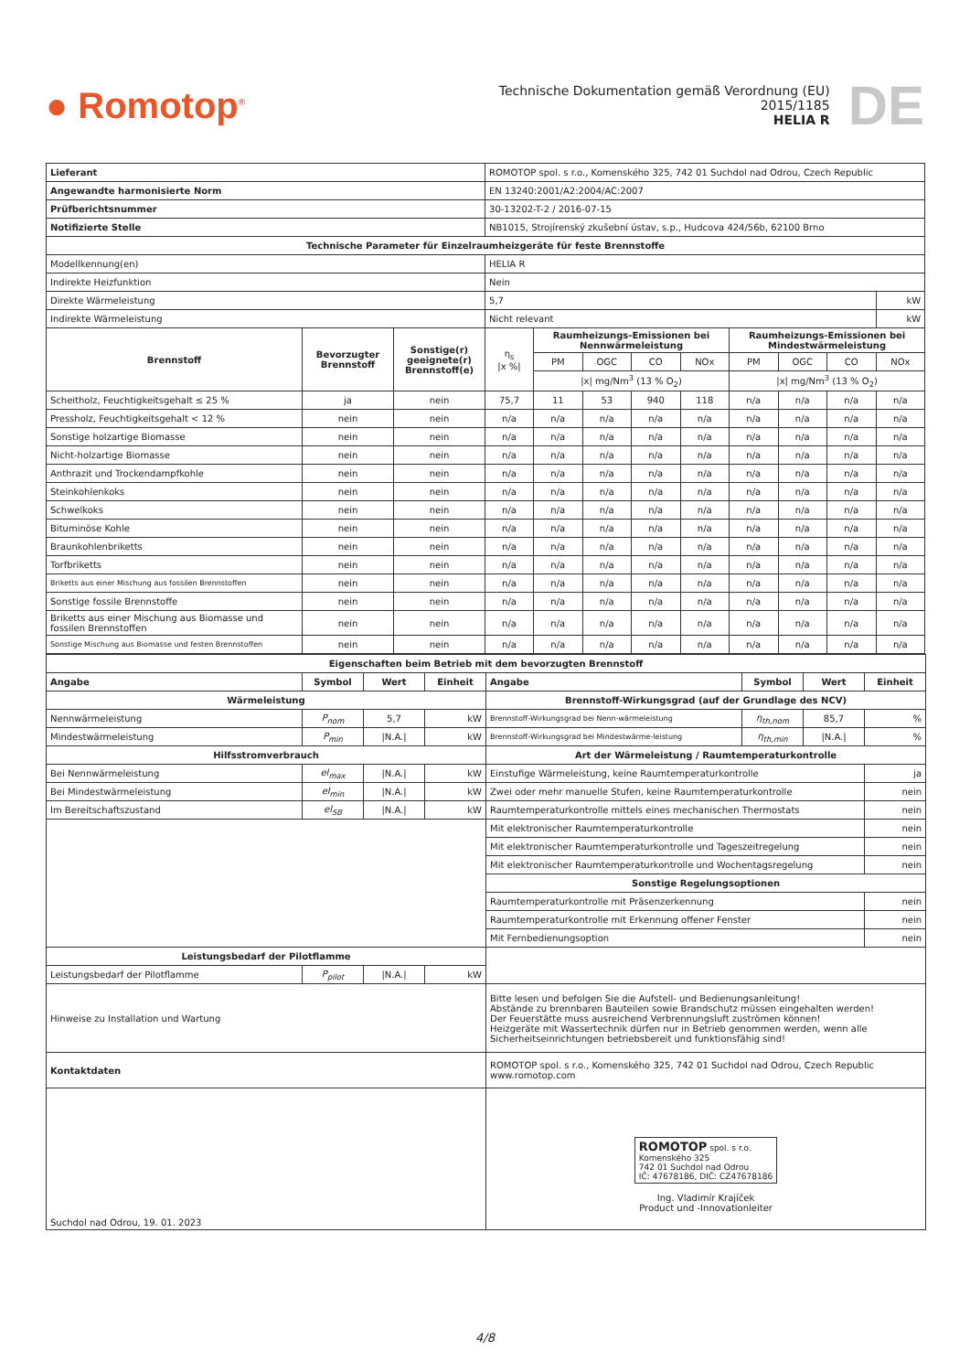● Romotop<sup>®</sup>
Technische Dokumentation gemäß Verordnung (EU) 2015/1185
HELIA R
DE
| Lieferant | | | ROMOTOP spol. s r.o., Komenského 325, 742 01 Suchdol nad Odrou, Czech Republic | | | | | | | | |
| Angewandte harmonisierte Norm | | | EN 13240:2001/A2:2004/AC:2007 | | | | | | | | |
| Prüfberichtsnummer | | | 30-13202-T-2 / 2016-07-15 | | | | | | | | |
| Notifizierte Stelle | | | NB1015, Strojírenský zkušební ústav, s.p., Hudcova 424/56b, 62100 Brno | | | | | | | | |
| Technische Parameter für Einzelraumheizgeräte für feste Brennstoffe | | | | | | | | | | | |
| Modellkennung(en) | | | HELIA R | | | | | | | | |
| Indirekte Heizfunktion | | | Nein | | | | | | | | |
| Direkte Wärmeleistung | | | 5,7 | | | | | | | | kW |
| Indirekte Wärmeleistung | | | Nicht relevant | | | | | | | | kW |
| Brennstoff | Bevorzugter Brennstoff | Sonstige(r) geeignete(r) Brennstoff(e) | η<sub>s</sub> /x %/ | Raumheizungs-Emissionen bei Nennwärmeleistung | | | | Raumheizungs-Emissionen bei Mindestwärmeleistung | | | |
| | | | | PM | OGC | CO | NOx | PM | OGC | CO | NOx |
| | | | | /x/ mg/Nm<sup>3</sup> (13 % O<sub>2</sub>) | | | | /x/ mg/Nm<sup>3</sup> (13 % O<sub>2</sub>) | | | |
| Scheitholz, Feuchtigkeitsgehalt ≤ 25 % | ja | nein | 75,7 | 11 | 53 | 940 | 118 | n/a | n/a | n/a | n/a |
| Pressholz, Feuchtigkeitsgehalt < 12 % | nein | nein | n/a | n/a | n/a | n/a | n/a | n/a | n/a | n/a | n/a |
| Sonstige holzartige Biomasse | nein | nein | n/a | n/a | n/a | n/a | n/a | n/a | n/a | n/a | n/a |
| Nicht-holzartige Biomasse | nein | nein | n/a | n/a | n/a | n/a | n/a | n/a | n/a | n/a | n/a |
| Anthrazit und Trockendampfkohle | nein | nein | n/a | n/a | n/a | n/a | n/a | n/a | n/a | n/a | n/a |
| Steinkohlenkoks | nein | nein | n/a | n/a | n/a | n/a | n/a | n/a | n/a | n/a | n/a |
| Schwelkoks | nein | nein | n/a | n/a | n/a | n/a | n/a | n/a | n/a | n/a | n/a |
| Bituminöse Kohle | nein | nein | n/a | n/a | n/a | n/a | n/a | n/a | n/a | n/a | n/a |
| Braunkohlenbriketts | nein | nein | n/a | n/a | n/a | n/a | n/a | n/a | n/a | n/a | n/a |
| Torfbriketts | nein | nein | n/a | n/a | n/a | n/a | n/a | n/a | n/a | n/a | n/a |
| Briketts aus einer Mischung aus fossilen Brennstoffen | nein | nein | n/a | n/a | n/a | n/a | n/a | n/a | n/a | n/a | n/a |
| Sonstige fossile Brennstoffe | nein | nein | n/a | n/a | n/a | n/a | n/a | n/a | n/a | n/a | n/a |
| Briketts aus einer Mischung aus Biomasse und fossilen Brennstoffen | nein | nein | n/a | n/a | n/a | n/a | n/a | n/a | n/a | n/a | n/a |
| Sonstige Mischung aus Biomasse und festen Brennstoffen | nein | nein | n/a | n/a | n/a | n/a | n/a | n/a | n/a | n/a | n/a |
| Eigenschaften beim Betrieb mit dem bevorzugten Brennstoff | | | | | | | |
| --- | --- | --- | --- | --- | --- | --- | --- |
| Angabe | Symbol | Wert | Einheit | Angabe | Symbol | Wert | Einheit |
| Wärmeleistung | | | | Brennstoff-Wirkungsgrad (auf der Grundlage des NCV) | | | |
| Nennwärmeleistung | P<sub>nom</sub> | 5,7 | kW | Brennstoff-Wirkungsgrad bei Nenn-wärmeleistung | η<sub>th,nom</sub> | 85,7 | % |
| Mindestwärmeleistung | P<sub>min</sub> | /N.A./ | kW | Brennstoff-Wirkungsgrad bei Mindestwärme-leistung | η<sub>th,min</sub> | /N.A./ | % |
| Hilfsstromverbrauch | | | | Art der Wärmeleistung / Raumtemperaturkontrolle | | | |
| Bei Nennwärmeleistung | el<sub>max</sub> | /N.A./ | kW | Einstufige Wärmeleistung, keine Raumtemperaturkontrolle | | | ja |
| Bei Mindestwärmeleistung | el<sub>min</sub> | /N.A./ | kW | Zwei oder mehr manuelle Stufen, keine Raumtemperaturkontrolle | | | nein |
| Im Bereitschaftszustand | el<sub>SB</sub> | /N.A./ | kW | Raumtemperaturkontrolle mittels eines mechanischen Thermostats | | | nein |
| | | | | Mit elektronischer Raumtemperaturkontrolle | | | nein |
| | | | | Mit elektronischer Raumtemperaturkontrolle und Tageszeitregelung | | | nein |
| | | | | Mit elektronischer Raumtemperaturkontrolle und Wochentagsregelung | | | nein |
| | | | | Sonstige Regelungsoptionen | | | |
| | | | | Raumtemperaturkontrolle mit Präsenzerkennung | | | nein |
| | | | | Raumtemperaturkontrolle mit Erkennung offener Fenster | | | nein |
| | | | | Mit Fernbedienungsoption | | | nein |
| Leistungsbedarf der Pilotflamme | | | | | | | |
| Leistungsbedarf der Pilotflamme | P<sub>pilot</sub> | /N.A./ | kW | | | | |
| Hinweise zu Installation und Wartung | | | | Bitte lesen und befolgen Sie die Aufstell- und Bedienungsanleitung! Abstände zu brennbaren Bauteilen sowie Brandschutz müssen eingehalten werden! Der Feuerstätte muss ausreichend Verbrennungsluft zuströmen können! Heizgeräte mit Wassertechnik dürfen nur in Betrieb genommen werden, wenn alle Sicherheitseinrichtungen betriebsbereit und funktionsfähig sind! | | | |
| Kontaktdaten | | | | ROMOTOP spol. s r.o., Komenského 325, 742 01 Suchdol nad Odrou, Czech Republic www.romotop.com | | | |
| Suchdol nad Odrou, 19. 01. 2023 | | | | ROMOTOP spol. s r.o. Komenského 325 742 01 Suchdol nad Odrou IČ: 47678186, DIČ: CZ47678186 Ing. Vladimír Krajíček Product und -Innovationleiter | | | |
4/8